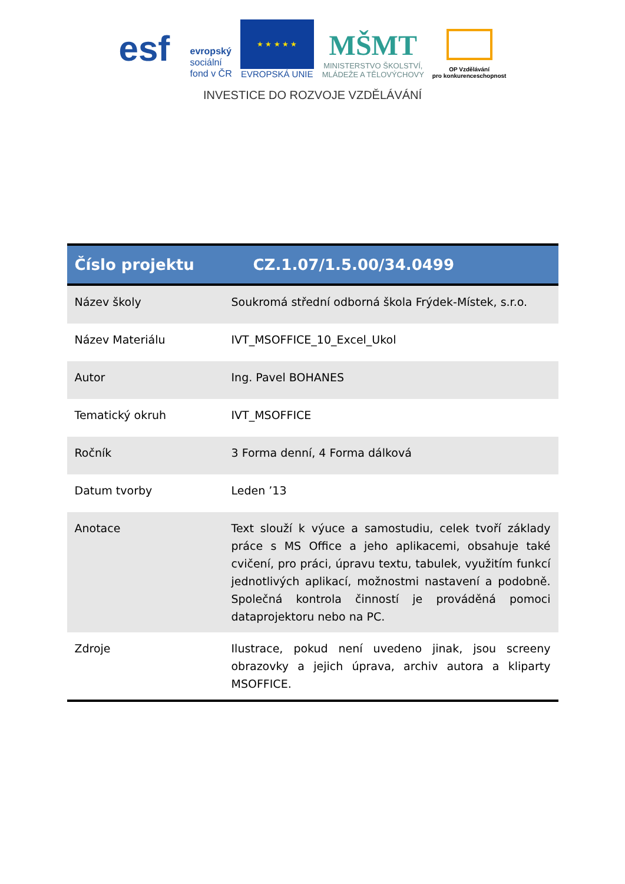esf
evropský
sociální
fond v ČR
★ ★ ★ ★ ★
EVROPSKÁ UNIE
MŠMT
MINISTERSTVO ŠKOLSTVÍ,
MLÁDEŽE A TĚLOVÝCHOVY
OP Vzdělávání
pro konkurenceschopnost
INVESTICE DO ROZVOJE VZDĚLÁVÁNÍ
| Číslo projektu | CZ.1.07/1.5.00/34.0499 |
| --- | --- |
| Název školy | Soukromá střední odborná škola Frýdek-Místek, s.r.o. |
| Název Materiálu | IVT_MSOFFICE_10_Excel_Ukol |
| Autor | Ing. Pavel BOHANES |
| Tematický okruh | IVT_MSOFFICE |
| Ročník | 3 Forma denní, 4 Forma dálková |
| Datum tvorby | Leden ’13 |
| Anotace | Text slouží k výuce a samostudiu, celek tvoří základy práce s MS Office a jeho aplikacemi, obsahuje také cvičení, pro práci, úpravu textu, tabulek, využitím funkcí jednotlivých aplikací, možnostmi nastavení a podobně. Společná kontrola činností je prováděná pomoci dataprojektoru nebo na PC. |
| Zdroje | Ilustrace, pokud není uvedeno jinak, jsou screeny obrazovky a jejich úprava, archiv autora a kliparty MSOFFICE. |